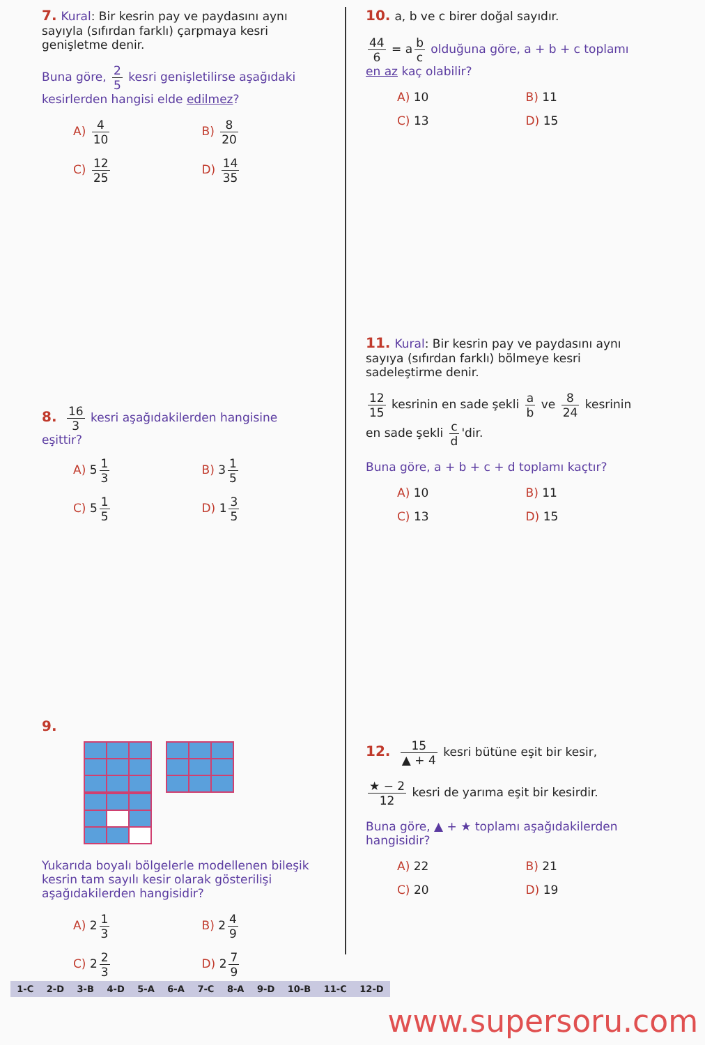7. Kural: Bir kesrin pay ve paydasını aynı sayıyla (sıfırdan farklı) çarpmaya kesri genişletme denir.
Buna göre, 2 5 kesri genişletilirse aşağıdaki kesirlerden hangisi elde edilmez?
A) 4 10
B) 8 20
C) 12 25
D) 14 35
8. 16 3 kesri aşağıdakilerden hangisine eşittir?
A) 5 1 3
B) 3 1 5
C) 5 1 5
D) 1 3 5
9.
Yukarıda boyalı bölgelerle modellenen bileşik kesrin tam sayılı kesir olarak gösterilişi aşağıdakilerden hangisidir?
A) 2 1 3
B) 2 4 9
C) 2 2 3
D) 2 7 9
10. a, b ve c birer doğal sayıdır.
44 6 = a b c olduğuna göre, a + b + c toplamı en az kaç olabilir?
A) 10
B) 11
C) 13
D) 15
11. Kural: Bir kesrin pay ve paydasını aynı sayıya (sıfırdan farklı) bölmeye kesri sadeleştirme denir.
12 15 kesrinin en sade şekli a b ve 8 24 kesrinin en sade şekli c d 'dir.
Buna göre, a + b + c + d toplamı kaçtır?
A) 10
B) 11
C) 13
D) 15
12. 15 ▲ + 4 kesri bütüne eşit bir kesir,
★ − 2 12 kesri de yarıma eşit bir kesirdir.
Buna göre, ▲ + ★ toplamı aşağıdakilerden hangisidir?
A) 22
B) 21
C) 20
D) 19
1-C 2-D 3-B 4-D 5-A 6-A 7-C 8-A 9-D 10-B 11-C 12-D
www.supersoru.com